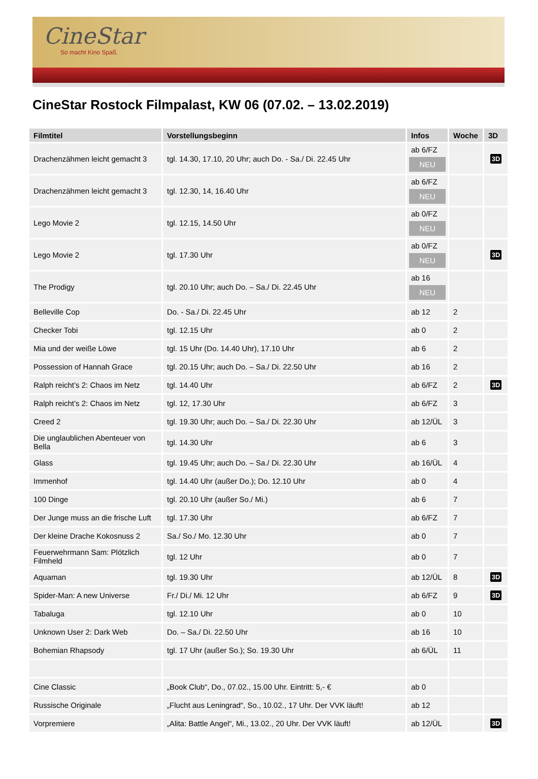CineStar
So macht Kino Spaß.
CineStar Rostock Filmpalast, KW 06 (07.02. – 13.02.2019)
| Filmtitel | Vorstellungsbeginn | Infos | Woche | 3D |
| --- | --- | --- | --- | --- |
| Drachenzähmen leicht gemacht 3 | tgl. 14.30, 17.10, 20 Uhr; auch Do. - Sa./ Di. 22.45 Uhr | ab 6/FZ NEU | | 3D |
| Drachenzähmen leicht gemacht 3 | tgl. 12.30, 14, 16.40 Uhr | ab 6/FZ NEU | | |
| Lego Movie 2 | tgl. 12.15, 14.50 Uhr | ab 0/FZ NEU | | |
| Lego Movie 2 | tgl. 17.30 Uhr | ab 0/FZ NEU | | 3D |
| The Prodigy | tgl. 20.10 Uhr; auch Do. – Sa./ Di. 22.45 Uhr | ab 16 NEU | | |
| Belleville Cop | Do. - Sa./ Di. 22.45 Uhr | ab 12 | 2 | |
| Checker Tobi | tgl. 12.15 Uhr | ab 0 | 2 | |
| Mia und der weiße Löwe | tgl. 15 Uhr (Do. 14.40 Uhr), 17.10 Uhr | ab 6 | 2 | |
| Possession of Hannah Grace | tgl. 20.15 Uhr; auch Do. – Sa./ Di. 22.50 Uhr | ab 16 | 2 | |
| Ralph reicht’s 2: Chaos im Netz | tgl. 14.40 Uhr | ab 6/FZ | 2 | 3D |
| Ralph reicht’s 2: Chaos im Netz | tgl. 12, 17.30 Uhr | ab 6/FZ | 3 | |
| Creed 2 | tgl. 19.30 Uhr; auch Do. – Sa./ Di. 22.30 Uhr | ab 12/ÜL | 3 | |
| Die unglaublichen Abenteuer von Bella | tgl. 14.30 Uhr | ab 6 | 3 | |
| Glass | tgl. 19.45 Uhr; auch Do. – Sa./ Di. 22.30 Uhr | ab 16/ÜL | 4 | |
| Immenhof | tgl. 14.40 Uhr (außer Do.); Do. 12.10 Uhr | ab 0 | 4 | |
| 100 Dinge | tgl. 20.10 Uhr (außer So./ Mi.) | ab 6 | 7 | |
| Der Junge muss an die frische Luft | tgl. 17.30 Uhr | ab 6/FZ | 7 | |
| Der kleine Drache Kokosnuss 2 | Sa./ So./ Mo. 12.30 Uhr | ab 0 | 7 | |
| Feuerwehrmann Sam: Plötzlich Filmheld | tgl. 12 Uhr | ab 0 | 7 | |
| Aquaman | tgl. 19.30 Uhr | ab 12/ÜL | 8 | 3D |
| Spider-Man: A new Universe | Fr./ Di./ Mi. 12 Uhr | ab 6/FZ | 9 | 3D |
| Tabaluga | tgl. 12.10 Uhr | ab 0 | 10 | |
| Unknown User 2: Dark Web | Do. – Sa./ Di. 22.50 Uhr | ab 16 | 10 | |
| Bohemian Rhapsody | tgl. 17 Uhr (außer So.); So. 19.30 Uhr | ab 6/ÜL | 11 | |
| Cine Classic | „Book Club“, Do., 07.02., 15.00 Uhr. Eintritt: 5,- € | ab 0 | | |
| Russische Originale | „Flucht aus Leningrad“, So., 10.02., 17 Uhr. Der VVK läuft! | ab 12 | | |
| Vorpremiere | „Alita: Battle Angel“, Mi., 13.02., 20 Uhr. Der VVK läuft! | ab 12/ÜL | | 3D |